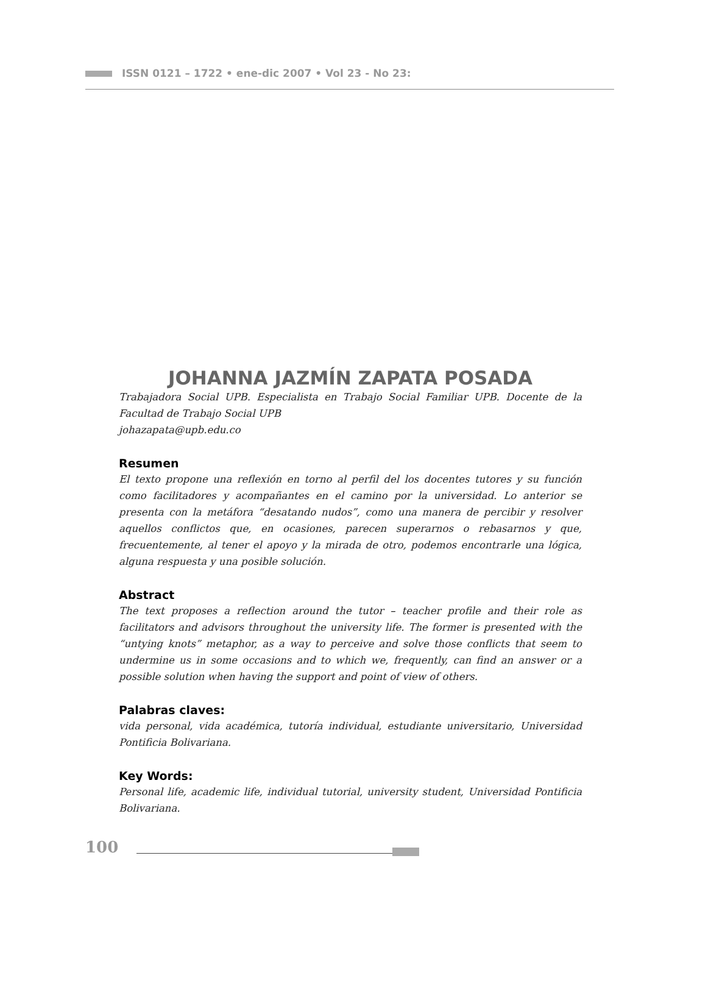ISSN 0121 – 1722 • ene-dic 2007 • Vol 23 - No 23:
JOHANNA JAZMÍN ZAPATA POSADA
Trabajadora Social UPB. Especialista en Trabajo Social Familiar UPB. Docente de la Facultad de Trabajo Social UPB
johazapata@upb.edu.co
Resumen
El texto propone una reflexión en torno al perfil del los docentes tutores y su función como facilitadores y acompañantes en el camino por la universidad. Lo anterior se presenta con la metáfora “desatando nudos”, como una manera de percibir y resolver aquellos conflictos que, en ocasiones, parecen superarnos o rebasarnos y que, frecuentemente, al tener el apoyo y la mirada de otro, podemos encontrarle una lógica, alguna respuesta y una posible solución.
Abstract
The text proposes a reflection around the tutor – teacher profile and their role as facilitators and advisors throughout the university life. The former is presented with the “untying knots” metaphor, as a way to perceive and solve those conflicts that seem to undermine us in some occasions and to which we, frequently, can find an answer or a possible solution when having the support and point of view of others.
Palabras claves:
vida personal, vida académica, tutoría individual, estudiante universitario, Universidad Pontificia Bolivariana.
Key Words:
Personal life, academic life, individual tutorial, university student, Universidad Pontificia Bolivariana.
100